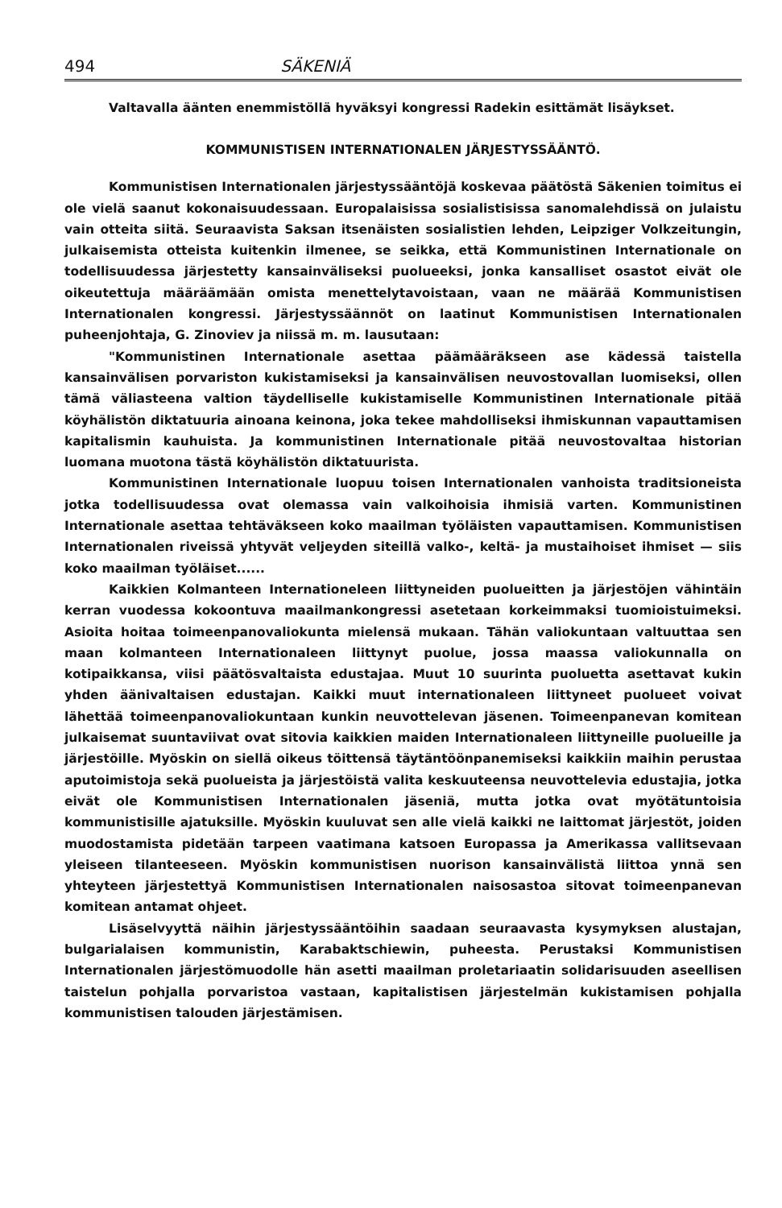494 SÄKENIÄ
Valtavalla äänten enemmistöllä hyväksyi kongressi Radekin esittämät lisäykset.
KOMMUNISTISEN INTERNATIONALEN JÄRJESTYSSÄÄNTÖ.
Kommunistisen Internationalen järjestyssääntöjä koskevaa päätöstä Säkenien toimitus ei ole vielä saanut kokonaisuudessaan. Europalaisissa sosialistisissa sanomalehdissä on julaistu vain otteita siitä. Seuraavista Saksan itsenäisten sosialistien lehden, Leipziger Volkzeitungin, julkaisemista otteista kuitenkin ilmenee, se seikka, että Kommunistinen Internationale on todellisuudessa järjestetty kansainväliseksi puolueeksi, jonka kansalliset osastot eivät ole oikeutettuja määräämään omista menettelytavoistaan, vaan ne määrää Kommunistisen Internationalen kongressi. Järjestyssäännöt on laatinut Kommunistisen Internationalen puheenjohtaja, G. Zinoviev ja niissä m. m. lausutaan:
"Kommunistinen Internationale asettaa päämääräkseen ase kädessä taistella kansainvälisen porvariston kukistamiseksi ja kansainvälisen neuvostovallan luomiseksi, ollen tämä väliasteena valtion täydelliselle kukistamiselle Kommunistinen Internationale pitää köyhälistön diktatuuria ainoana keinona, joka tekee mahdolliseksi ihmiskunnan vapauttamisen kapitalismin kauhuista. Ja kommunistinen Internationale pitää neuvostovaltaa historian luomana muotona tästä köyhälistön diktatuurista.
Kommunistinen Internationale luopuu toisen Internationalen vanhoista traditsioneista jotka todellisuudessa ovat olemassa vain valkoihoisia ihmisiä varten. Kommunistinen Internationale asettaa tehtäväkseen koko maailman työläisten vapauttamisen. Kommunistisen Internationalen riveissä yhtyvät veljeyden siteillä valko-, keltä- ja mustaihoiset ihmiset — siis koko maailman työläiset......
Kaikkien Kolmanteen Internationeleen liittyneiden puolueitten ja järjestöjen vähintäin kerran vuodessa kokoontuva maailmankongressi asetetaan korkeimmaksi tuomioistuimeksi. Asioita hoitaa toimeenpanovaliokunta mielensä mukaan. Tähän valiokuntaan valtuuttaa sen maan kolmanteen Internationaleen liittynyt puolue, jossa maassa valiokunnalla on kotipaikkansa, viisi päätösvaltaista edustajaa. Muut 10 suurinta puoluetta asettavat kukin yhden äänivaltaisen edustajan. Kaikki muut internationaleen liittyneet puolueet voivat lähettää toimeenpanovaliokuntaan kunkin neuvottelevan jäsenen. Toimeenpanevan komitean julkaisemat suuntaviivat ovat sitovia kaikkien maiden Internationaleen liittyneille puolueille ja järjestöille. Myöskin on siellä oikeus töittensä täytäntöönpanemiseksi kaikkiin maihin perustaa aputoimistoja sekä puolueista ja järjestöistä valita keskuuteensa neuvottelevia edustajia, jotka eivät ole Kommunistisen Internationalen jäseniä, mutta jotka ovat myötätuntoisia kommunistisille ajatuksille. Myöskin kuuluvat sen alle vielä kaikki ne laittomat järjestöt, joiden muodostamista pidetään tarpeen vaatimana katsoen Europassa ja Amerikassa vallitsevaan yleiseen tilanteeseen. Myöskin kommunistisen nuorison kansainvälistä liittoa ynnä sen yhteyteen järjestettyä Kommunistisen Internationalen naisosastoa sitovat toimeenpanevan komitean antamat ohjeet.
Lisäselvyyttä näihin järjestyssääntöihin saadaan seuraavasta kysymyksen alustajan, bulgarialaisen kommunistin, Karabaktschiewin, puheesta. Perustaksi Kommunistisen Internationalen järjestömuodolle hän asetti maailman proletariaatin solidarisuuden aseellisen taistelun pohjalla porvaristoa vastaan, kapitalistisen järjestelmän kukistamisen pohjalla kommunistisen talouden järjestämisen.